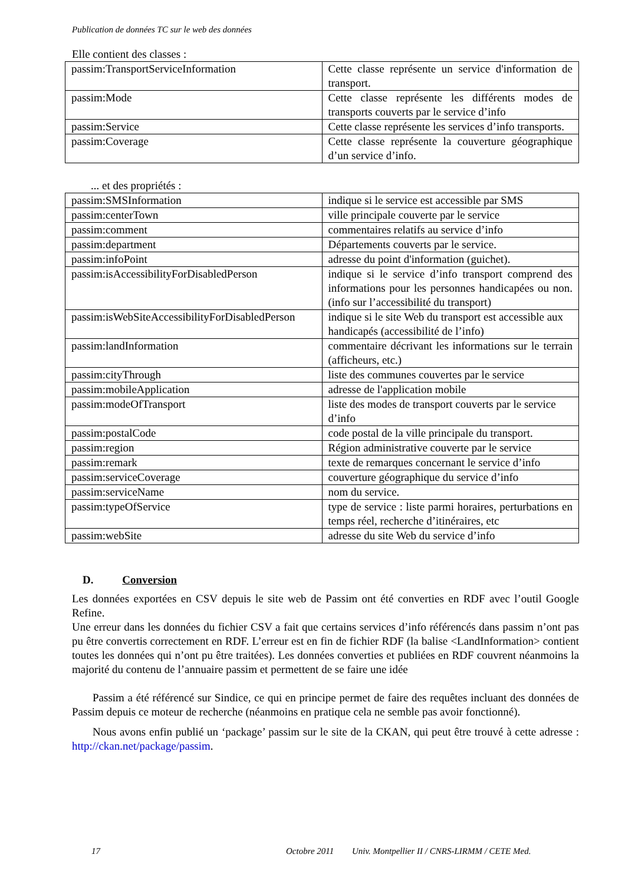Publication de données TC sur le web des données
Elle contient des classes :
| passim:TransportServiceInformation | Cette classe représente un service d'information de transport. |
| passim:Mode | Cette classe représente les différents modes de transports couverts par le service d’info |
| passim:Service | Cette classe représente les services d’info transports. |
| passim:Coverage | Cette classe représente la couverture géographique d’un service d’info. |
... et des propriétés :
| passim:SMSInformation | indique si le service est accessible par SMS |
| passim:centerTown | ville principale couverte par le service |
| passim:comment | commentaires relatifs au service d’info |
| passim:department | Départements couverts par le service. |
| passim:infoPoint | adresse du point d'information (guichet). |
| passim:isAccessibilityForDisabledPerson | indique si le service d’info transport comprend des informations pour les personnes handicapées ou non. (info sur l’accessibilité du transport) |
| passim:isWebSiteAccessibilityForDisabledPerson | indique si le site Web du transport est accessible aux handicapés (accessibilité de l’info) |
| passim:landInformation | commentaire décrivant les informations sur le terrain (afficheurs, etc.) |
| passim:cityThrough | liste des communes couvertes par le service |
| passim:mobileApplication | adresse de l'application mobile |
| passim:modeOfTransport | liste des modes de transport couverts par le service d’info |
| passim:postalCode | code postal de la ville principale du transport. |
| passim:region | Région administrative couverte par le service |
| passim:remark | texte de remarques concernant le service d’info |
| passim:serviceCoverage | couverture géographique du service d’info |
| passim:serviceName | nom du service. |
| passim:typeOfService | type de service : liste parmi horaires, perturbations en temps réel, recherche d’itinéraires, etc |
| passim:webSite | adresse du site Web du service d’info |
D. Conversion
Les données exportées en CSV depuis le site web de Passim ont été converties en RDF avec l’outil Google Refine.
Une erreur dans les données du fichier CSV a fait que certains services d’info référencés dans passim n’ont pas pu être convertis correctement en RDF. L’erreur est en fin de fichier RDF (la balise <LandInformation> contient toutes les données qui n’ont pu être traitées). Les données converties et publiées en RDF couvrent néanmoins la majorité du contenu de l’annuaire passim et permettent de se faire une idée
Passim a été référencé sur Sindice, ce qui en principe permet de faire des requêtes incluant des données de Passim depuis ce moteur de recherche (néanmoins en pratique cela ne semble pas avoir fonctionné).
Nous avons enfin publié un ‘package’ passim sur le site de la CKAN, qui peut être trouvé à cette adresse : http://ckan.net/package/passim.
17 Octobre 2011 Univ. Montpellier II / CNRS-LIRMM / CETE Med.